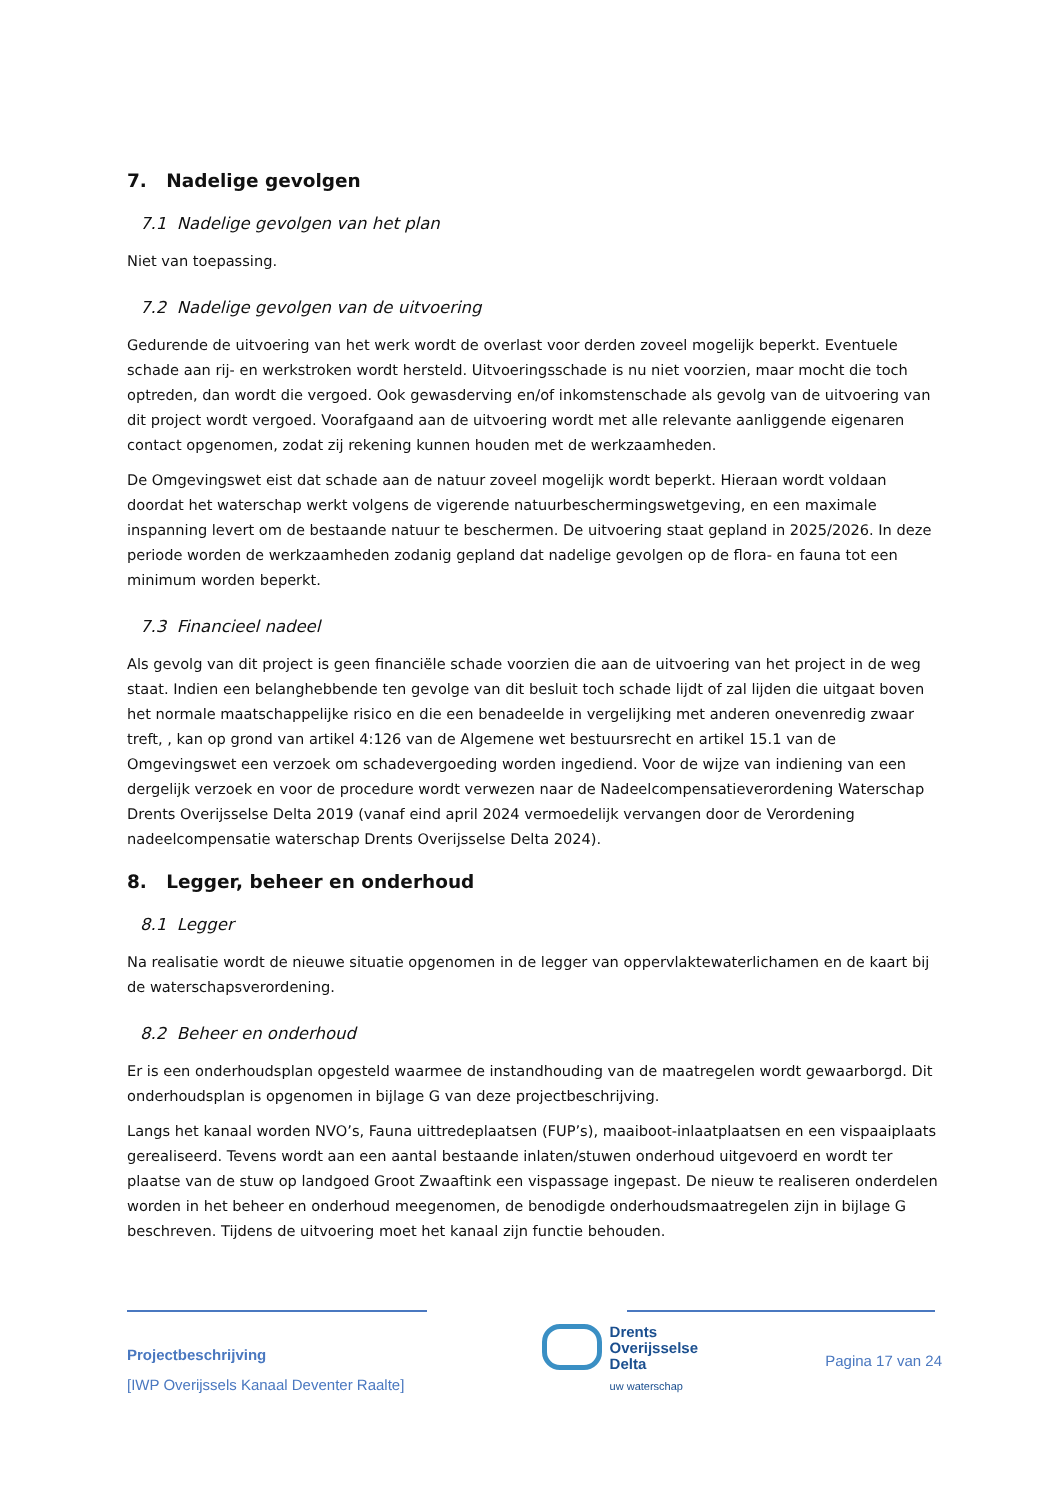7. Nadelige gevolgen
7.1 Nadelige gevolgen van het plan
Niet van toepassing.
7.2 Nadelige gevolgen van de uitvoering
Gedurende de uitvoering van het werk wordt de overlast voor derden zoveel mogelijk beperkt. Eventuele schade aan rij- en werkstroken wordt hersteld. Uitvoeringsschade is nu niet voorzien, maar mocht die toch optreden, dan wordt die vergoed. Ook gewasderving en/of inkomstenschade als gevolg van de uitvoering van dit project wordt vergoed. Voorafgaand aan de uitvoering wordt met alle relevante aanliggende eigenaren contact opgenomen, zodat zij rekening kunnen houden met de werkzaamheden.
De Omgevingswet eist dat schade aan de natuur zoveel mogelijk wordt beperkt. Hieraan wordt voldaan doordat het waterschap werkt volgens de vigerende natuurbeschermingswetgeving, en een maximale inspanning levert om de bestaande natuur te beschermen. De uitvoering staat gepland in 2025/2026. In deze periode worden de werkzaamheden zodanig gepland dat nadelige gevolgen op de flora- en fauna tot een minimum worden beperkt.
7.3 Financieel nadeel
Als gevolg van dit project is geen financiële schade voorzien die aan de uitvoering van het project in de weg staat. Indien een belanghebbende ten gevolge van dit besluit toch schade lijdt of zal lijden die uitgaat boven het normale maatschappelijke risico en die een benadeelde in vergelijking met anderen onevenredig zwaar treft, , kan op grond van artikel 4:126 van de Algemene wet bestuursrecht en artikel 15.1 van de Omgevingswet een verzoek om schadevergoeding worden ingediend. Voor de wijze van indiening van een dergelijk verzoek en voor de procedure wordt verwezen naar de Nadeelcompensatieverordening Waterschap Drents Overijsselse Delta 2019 (vanaf eind april 2024 vermoedelijk vervangen door de Verordening nadeelcompensatie waterschap Drents Overijsselse Delta 2024).
8. Legger, beheer en onderhoud
8.1 Legger
Na realisatie wordt de nieuwe situatie opgenomen in de legger van oppervlaktewaterlichamen en de kaart bij de waterschapsverordening.
8.2 Beheer en onderhoud
Er is een onderhoudsplan opgesteld waarmee de instandhouding van de maatregelen wordt gewaarborgd. Dit onderhoudsplan is opgenomen in bijlage G van deze projectbeschrijving.
Langs het kanaal worden NVO’s, Fauna uittredeplaatsen (FUP’s), maaiboot-inlaatplaatsen en een vispaaiplaats gerealiseerd. Tevens wordt aan een aantal bestaande inlaten/stuwen onderhoud uitgevoerd en wordt ter plaatse van de stuw op landgoed Groot Zwaaftink een vispassage ingepast. De nieuw te realiseren onderdelen worden in het beheer en onderhoud meegenomen, de benodigde onderhoudsmaatregelen zijn in bijlage G beschreven. Tijdens de uitvoering moet het kanaal zijn functie behouden.
Projectbeschrijving
[IWP Overijssels Kanaal Deventer Raalte]
Drents
Overijsselse
Delta
uw waterschap
Pagina 17 van 24